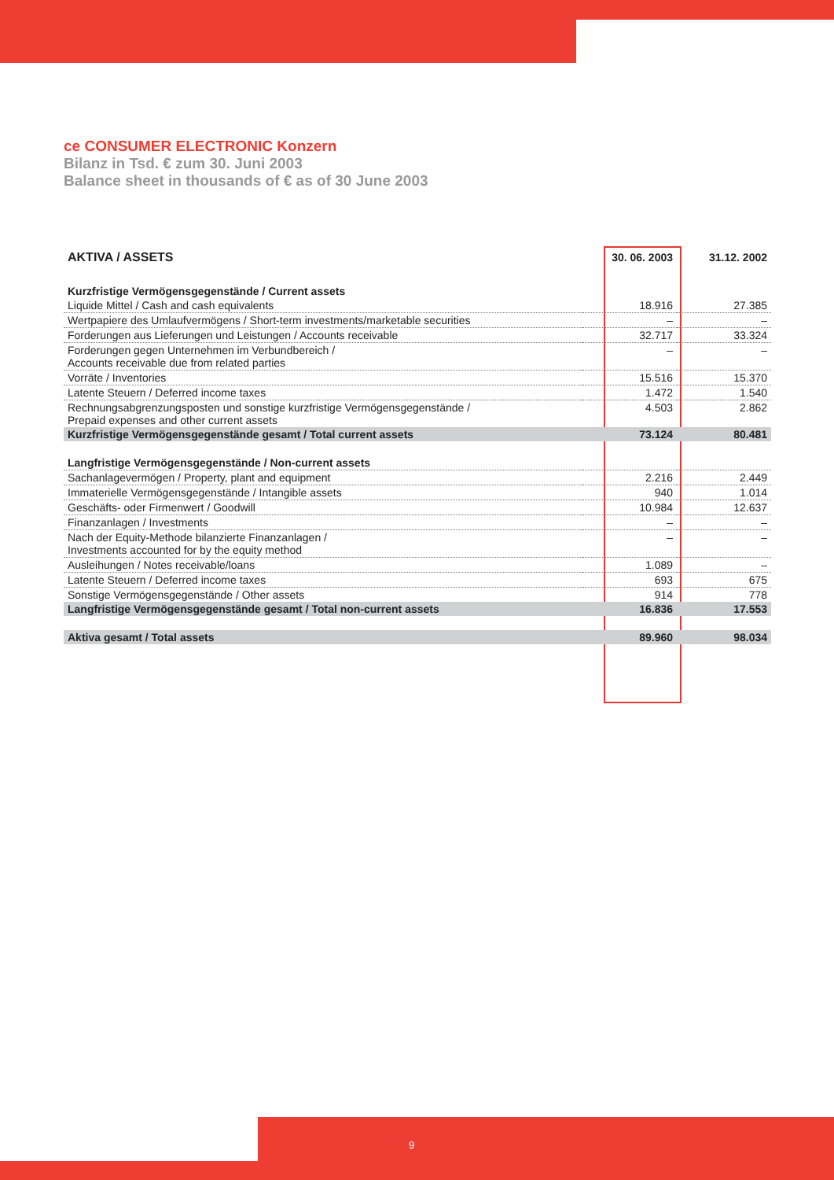ce CONSUMER ELECTRONIC Konzern
Bilanz in Tsd. € zum 30. Juni 2003
Balance sheet in thousands of € as of 30 June 2003
| AKTIVA / ASSETS | 30. 06. 2003 | 31.12. 2002 |
| --- | --- | --- |
| Kurzfristige Vermögensgegenstände / Current assets | | |
| Liquide Mittel / Cash and cash equivalents | 18.916 | 27.385 |
| Wertpapiere des Umlaufvermögens / Short-term investments/marketable securities | – | – |
| Forderungen aus Lieferungen und Leistungen / Accounts receivable | 32.717 | 33.324 |
| Forderungen gegen Unternehmen im Verbundbereich / Accounts receivable due from related parties | – | – |
| Vorräte / Inventories | 15.516 | 15.370 |
| Latente Steuern / Deferred income taxes | 1.472 | 1.540 |
| Rechnungsabgrenzungsposten und sonstige kurzfristige Vermögensgegenstände / Prepaid expenses and other current assets | 4.503 | 2.862 |
| Kurzfristige Vermögensgegenstände gesamt / Total current assets | 73.124 | 80.481 |
| Langfristige Vermögensgegenstände / Non-current assets | | |
| Sachanlagevermögen / Property, plant and equipment | 2.216 | 2.449 |
| Immaterielle Vermögensgegenstände / Intangible assets | 940 | 1.014 |
| Geschäfts- oder Firmenwert / Goodwill | 10.984 | 12.637 |
| Finanzanlagen / Investments | – | – |
| Nach der Equity-Methode bilanzierte Finanzanlagen / Investments accounted for by the equity method | – | – |
| Ausleihungen / Notes receivable/loans | 1.089 | – |
| Latente Steuern / Deferred income taxes | 693 | 675 |
| Sonstige Vermögensgegenstände / Other assets | 914 | 778 |
| Langfristige Vermögensgegenstände gesamt / Total non-current assets | 16.836 | 17.553 |
| Aktiva gesamt / Total assets | 89.960 | 98.034 |
9